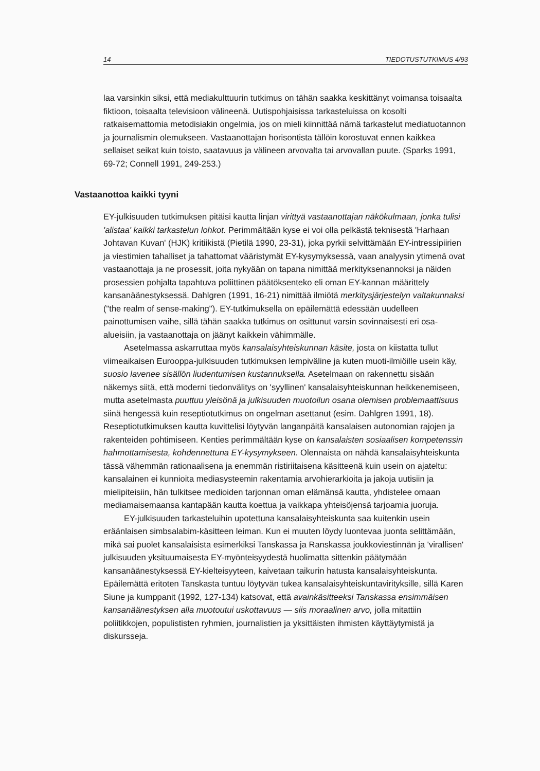14 TIEDOTUSTUTKIMUS 4/93
laa varsinkin siksi, että mediakulttuurin tutkimus on tähän saakka keskittänyt voimansa toisaalta fiktioon, toisaalta televisioon välineenä. Uutispohjaisissa tarkasteluissa on kosolti ratkaisemattomia metodisiakin ongelmia, jos on mieli kiinnittää nämä tarkastelut mediatuotannon ja journalismin olemukseen. Vastaanottajan horisontista tällöin korostuvat ennen kaikkea sellaiset seikat kuin toisto, saatavuus ja välineen arvovalta tai arvovallan puute. (Sparks 1991, 69-72; Connell 1991, 249-253.)
Vastaanottoa kaikki tyyni
EY-julkisuuden tutkimuksen pitäisi kautta linjan virittyä vastaanottajan näkökulmaan, jonka tulisi 'alistaa' kaikki tarkastelun lohkot. Perimmältään kyse ei voi olla pelkästä teknisestä 'Harhaan Johtavan Kuvan' (HJK) kritiikistä (Pietilä 1990, 23-31), joka pyrkii selvittämään EY-intressipiirien ja viestimien tahalliset ja tahattomat vääristymät EY-kysymyksessä, vaan analyysin ytimenä ovat vastaanottaja ja ne prosessit, joita nykyään on tapana nimittää merkityksenannoksi ja näiden prosessien pohjalta tapahtuva poliittinen päätöksenteko eli oman EY-kannan määrittely kansanäänestyksessä. Dahlgren (1991, 16-21) nimittää ilmiötä merkitysjärjestelyn valtakunnaksi ("the realm of sense-making"). EY-tutkimuksella on epäilemättä edessään uudelleen painottumisen vaihe, sillä tähän saakka tutkimus on osittunut varsin sovinnaisesti eri osa-alueisiin, ja vastaanottaja on jäänyt kaikkein vähimmälle.
Asetelmassa askarruttaa myös kansalaisyhteiskunnan käsite, josta on kiistatta tullut viimeaikaisen Eurooppa-julkisuuden tutkimuksen lempiväline ja kuten muoti-ilmiöille usein käy, suosio lavenee sisällön liudentumisen kustannuksella. Asetelmaan on rakennettu sisään näkemys siitä, että moderni tiedonvälitys on 'syyllinen' kansalaisyhteiskunnan heikkenemiseen, mutta asetelmasta puuttuu yleisönä ja julkisuuden muotoilun osana olemisen problemaattisuus siinä hengessä kuin reseptiotutkimus on ongelman asettanut (esim. Dahlgren 1991, 18). Reseptiotutkimuksen kautta kuvittelisi löytyvän langanpäitä kansalaisen autonomian rajojen ja rakenteiden pohtimiseen. Kenties perimmältään kyse on kansalaisten sosiaalisen kompetenssin hahmottamisesta, kohdennettuna EY-kysymykseen. Olennaista on nähdä kansalaisyhteiskunta tässä vähemmän rationaalisena ja enemmän ristiriitaisena käsitteenä kuin usein on ajateltu: kansalainen ei kunnioita mediasysteemin rakentamia arvohierarkioita ja jakoja uutisiin ja mielipiteisiin, hän tulkitsee medioiden tarjonnan oman elämänsä kautta, yhdistelee omaan mediamaisemaansa kantapään kautta koettua ja vaikkapa yhteisöjensä tarjoamia juoruja.
EY-julkisuuden tarkasteluihin upotettuna kansalaisyhteiskunta saa kuitenkin usein eräänlaisen simbsalabim-käsitteen leiman. Kun ei muuten löydy luontevaa juonta selittämään, mikä sai puolet kansalaisista esimerkiksi Tanskassa ja Ranskassa joukkoviestinnän ja 'virallisen' julkisuuden yksituumaisesta EY-myönteisyydestä huolimatta sittenkin päätymään kansanäänestyksessä EY-kielteisyyteen, kaivetaan taikurin hatusta kansalaisyhteiskunta. Epäilemättä eritoten Tanskasta tuntuu löytyvän tukea kansalaisyhteiskuntavirityksille, sillä Karen Siune ja kumppanit (1992, 127-134) katsovat, että avainkäsitteeksi Tanskassa ensimmäisen kansanäänestyksen alla muotoutui uskottavuus — siis moraalinen arvo, jolla mitattiin poliitikkojen, populististen ryhmien, journalistien ja yksittäisten ihmisten käyttäytymistä ja diskursseja.